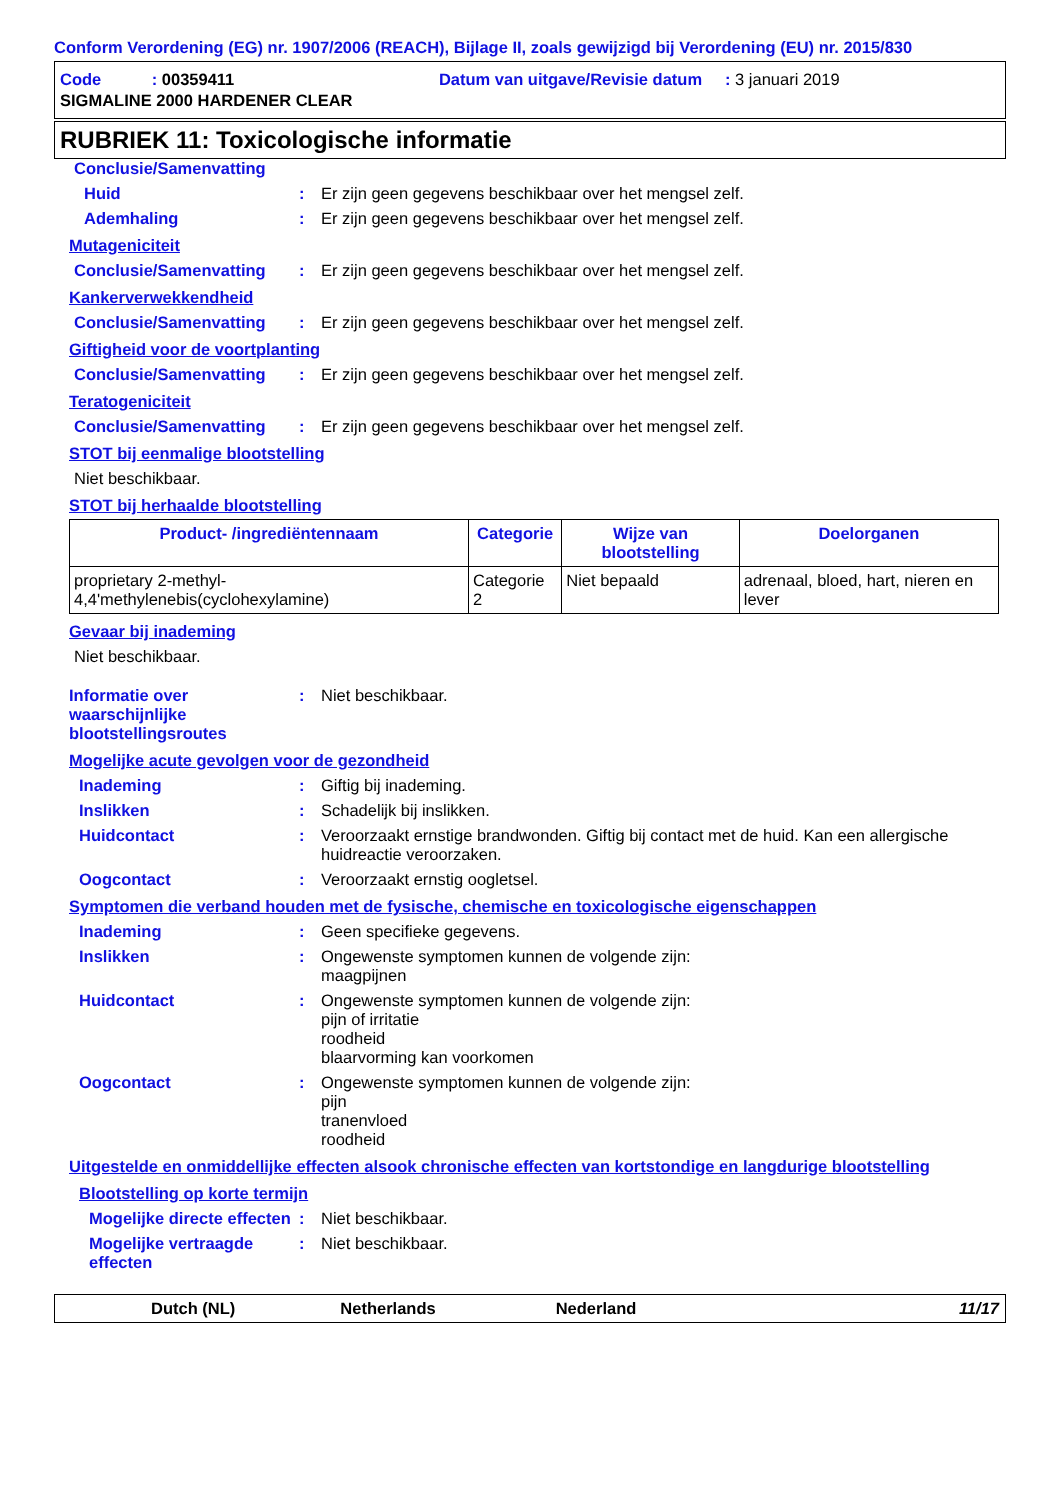Conform Verordening (EG) nr. 1907/2006 (REACH), Bijlage II, zoals gewijzigd bij Verordening (EU) nr. 2015/830
Code : 00359411 Datum van uitgave/Revisie datum : 3 januari 2019
SIGMALINE 2000 HARDENER CLEAR
RUBRIEK 11: Toxicologische informatie
Conclusie/Samenvatting
Huid : Er zijn geen gegevens beschikbaar over het mengsel zelf.
Ademhaling : Er zijn geen gegevens beschikbaar over het mengsel zelf.
Mutageniciteit
Conclusie/Samenvatting : Er zijn geen gegevens beschikbaar over het mengsel zelf.
Kankerverwekkendheid
Conclusie/Samenvatting : Er zijn geen gegevens beschikbaar over het mengsel zelf.
Giftigheid voor de voortplanting
Conclusie/Samenvatting : Er zijn geen gegevens beschikbaar over het mengsel zelf.
Teratogeniciteit
Conclusie/Samenvatting : Er zijn geen gegevens beschikbaar over het mengsel zelf.
STOT bij eenmalige blootstelling
Niet beschikbaar.
STOT bij herhaalde blootstelling
| Product- /ingrediëntennaam | Categorie | Wijze van blootstelling | Doelorganen |
| --- | --- | --- | --- |
| proprietary 2-methyl-4,4'methylenebis(cyclohexylamine) | Categorie 2 | Niet bepaald | adrenaal, bloed, hart, nieren en lever |
Gevaar bij inademing
Niet beschikbaar.
Informatie over waarschijnlijke blootstellingsroutes
: Niet beschikbaar.
Mogelijke acute gevolgen voor de gezondheid
Inademing : Giftig bij inademing.
Inslikken : Schadelijk bij inslikken.
Huidcontact : Veroorzaakt ernstige brandwonden. Giftig bij contact met de huid. Kan een allergische huidreactie veroorzaken.
Oogcontact : Veroorzaakt ernstig oogletsel.
Symptomen die verband houden met de fysische, chemische en toxicologische eigenschappen
Inademing : Geen specifieke gegevens.
Inslikken : Ongewenste symptomen kunnen de volgende zijn:
maagpijnen
Huidcontact : Ongewenste symptomen kunnen de volgende zijn:
pijn of irritatie
roodheid
blaarvorming kan voorkomen
Oogcontact : Ongewenste symptomen kunnen de volgende zijn:
pijn
tranenvloed
roodheid
Uitgestelde en onmiddellijke effecten alsook chronische effecten van kortstondige en langdurige blootstelling
Blootstelling op korte termijn
Mogelijke directe effecten
: Niet beschikbaar.
Mogelijke vertraagde effecten
: Niet beschikbaar.
Dutch (NL) Netherlands Nederland 11/17